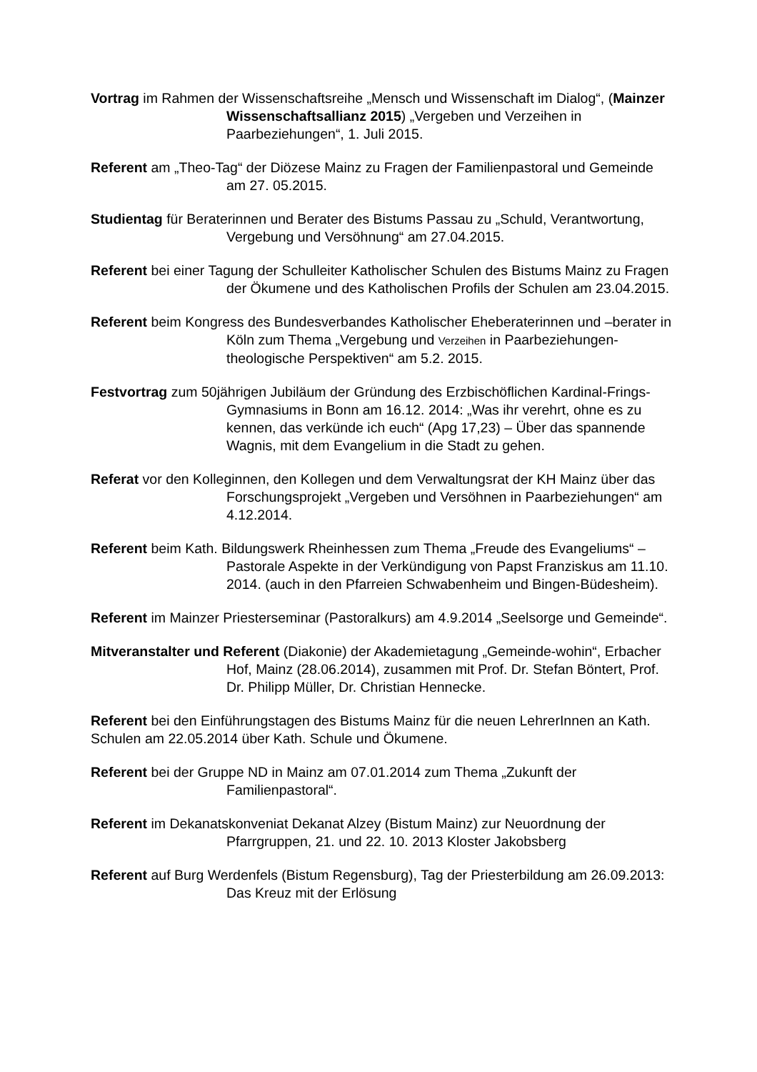Vortrag im Rahmen der Wissenschaftsreihe „Mensch und Wissenschaft im Dialog“, (Mainzer Wissenschaftsallianz 2015) „Vergeben und Verzeihen in Paarbeziehungen“, 1. Juli 2015.
Referent am „Theo-Tag“ der Diözese Mainz zu Fragen der Familienpastoral und Gemeinde am 27. 05.2015.
Studientag für Beraterinnen und Berater des Bistums Passau zu „Schuld, Verantwortung, Vergebung und Versöhnung“ am 27.04.2015.
Referent bei einer Tagung der Schulleiter Katholischer Schulen des Bistums Mainz zu Fragen der Ökumene und des Katholischen Profils der Schulen am 23.04.2015.
Referent beim Kongress des Bundesverbandes Katholischer Eheberaterinnen und –berater in Köln zum Thema „Vergebung und Verzeihen in Paarbeziehungen-theologische Perspektiven“ am 5.2. 2015.
Festvortrag zum 50jährigen Jubiläum der Gründung des Erzbischöflichen Kardinal-Frings-Gymnasiums in Bonn am 16.12. 2014: „Was ihr verehrt, ohne es zu kennen, das verkünde ich euch“ (Apg 17,23) – Über das spannende Wagnis, mit dem Evangelium in die Stadt zu gehen.
Referat vor den Kolleginnen, den Kollegen und dem Verwaltungsrat der KH Mainz über das Forschungsprojekt „Vergeben und Versöhnen in Paarbeziehungen“ am 4.12.2014.
Referent beim Kath. Bildungswerk Rheinhessen zum Thema „Freude des Evangeliums“ – Pastorale Aspekte in der Verkündigung von Papst Franziskus am 11.10. 2014. (auch in den Pfarreien Schwabenheim und Bingen-Büdesheim).
Referent im Mainzer Priesterseminar (Pastoralkurs) am 4.9.2014 „Seelsorge und Gemeinde“.
Mitveranstalter und Referent (Diakonie) der Akademietagung „Gemeinde-wohin“, Erbacher Hof, Mainz (28.06.2014), zusammen mit Prof. Dr. Stefan Böntert, Prof. Dr. Philipp Müller, Dr. Christian Hennecke.
Referent bei den Einführungstagen des Bistums Mainz für die neuen LehrerInnen an Kath. Schulen am 22.05.2014 über Kath. Schule und Ökumene.
Referent bei der Gruppe ND in Mainz am 07.01.2014 zum Thema „Zukunft der Familienpastoral“.
Referent im Dekanatskonveniat Dekanat Alzey (Bistum Mainz) zur Neuordnung der Pfarrgruppen, 21. und 22. 10. 2013 Kloster Jakobsberg
Referent auf Burg Werdenfels (Bistum Regensburg), Tag der Priesterbildung am 26.09.2013: Das Kreuz mit der Erlösung